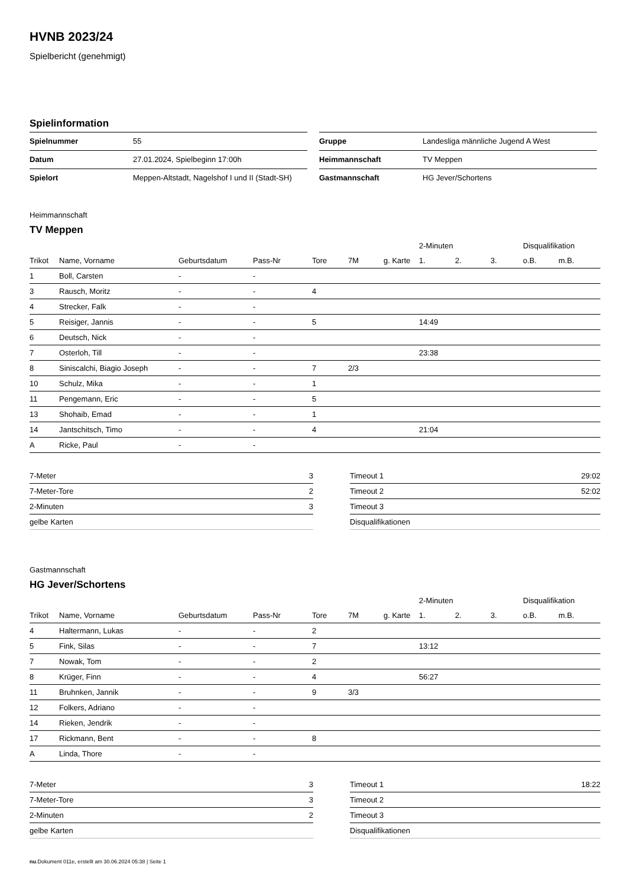HVNB 2023/24
Spielbericht (genehmigt)
Spielinformation
| Spielnummer | 55 |
| Datum | 27.01.2024, Spielbeginn 17:00h |
| Spielort | Meppen-Altstadt, Nagelshof I und II (Stadt-SH) |
| Gruppe | Landesliga männliche Jugend A West |
| Heimmannschaft | TV Meppen |
| Gastmannschaft | HG Jever/Schortens |
Heimmannschaft
TV Meppen
| | | | | | | | 2-Minuten | | | Disqualifikation | |
| --- | --- | --- | --- | --- | --- | --- | --- | --- | --- | --- | --- |
| Trikot | Name, Vorname | Geburtsdatum | Pass-Nr | Tore | 7M | g. Karte | 1. | 2. | 3. | o.B. | m.B. |
| 1 | Boll, Carsten | - | - | | | | | | | | |
| 3 | Rausch, Moritz | - | - | 4 | | | | | | | |
| 4 | Strecker, Falk | - | - | | | | | | | | |
| 5 | Reisiger, Jannis | - | - | 5 | | | 14:49 | | | | |
| 6 | Deutsch, Nick | - | - | | | | | | | | |
| 7 | Osterloh, Till | - | - | | | | 23:38 | | | | |
| 8 | Siniscalchi, Biagio Joseph | - | - | 7 | 2/3 | | | | | | |
| 10 | Schulz, Mika | - | - | 1 | | | | | | | |
| 11 | Pengemann, Eric | - | - | 5 | | | | | | | |
| 13 | Shohaib, Emad | - | - | 1 | | | | | | | |
| 14 | Jantschitsch, Timo | - | - | 4 | | | 21:04 | | | | |
| A | Ricke, Paul | - | - | | | | | | | | |
| 7-Meter | 3 |
| 7-Meter-Tore | 2 |
| 2-Minuten | 3 |
| gelbe Karten | |
| Timeout 1 | 29:02 |
| Timeout 2 | 52:02 |
| Timeout 3 | |
| Disqualifikationen | |
Gastmannschaft
HG Jever/Schortens
| | | | | | | | 2-Minuten | | | Disqualifikation | |
| --- | --- | --- | --- | --- | --- | --- | --- | --- | --- | --- | --- |
| Trikot | Name, Vorname | Geburtsdatum | Pass-Nr | Tore | 7M | g. Karte | 1. | 2. | 3. | o.B. | m.B. |
| 4 | Haltermann, Lukas | - | - | 2 | | | | | | | |
| 5 | Fink, Silas | - | - | 7 | | | 13:12 | | | | |
| 7 | Nowak, Tom | - | - | 2 | | | | | | | |
| 8 | Krüger, Finn | - | - | 4 | | | 56:27 | | | | |
| 11 | Bruhnken, Jannik | - | - | 9 | 3/3 | | | | | | |
| 12 | Folkers, Adriano | - | - | | | | | | | | |
| 14 | Rieken, Jendrik | - | - | | | | | | | | |
| 17 | Rickmann, Bent | - | - | 8 | | | | | | | |
| A | Linda, Thore | - | - | | | | | | | | |
| 7-Meter | 3 |
| 7-Meter-Tore | 3 |
| 2-Minuten | 2 |
| gelbe Karten | |
| Timeout 1 | 18:22 |
| Timeout 2 | |
| Timeout 3 | |
| Disqualifikationen | |
nu.Dokument 011e, erstellt am 30.06.2024 05:38 | Seite 1